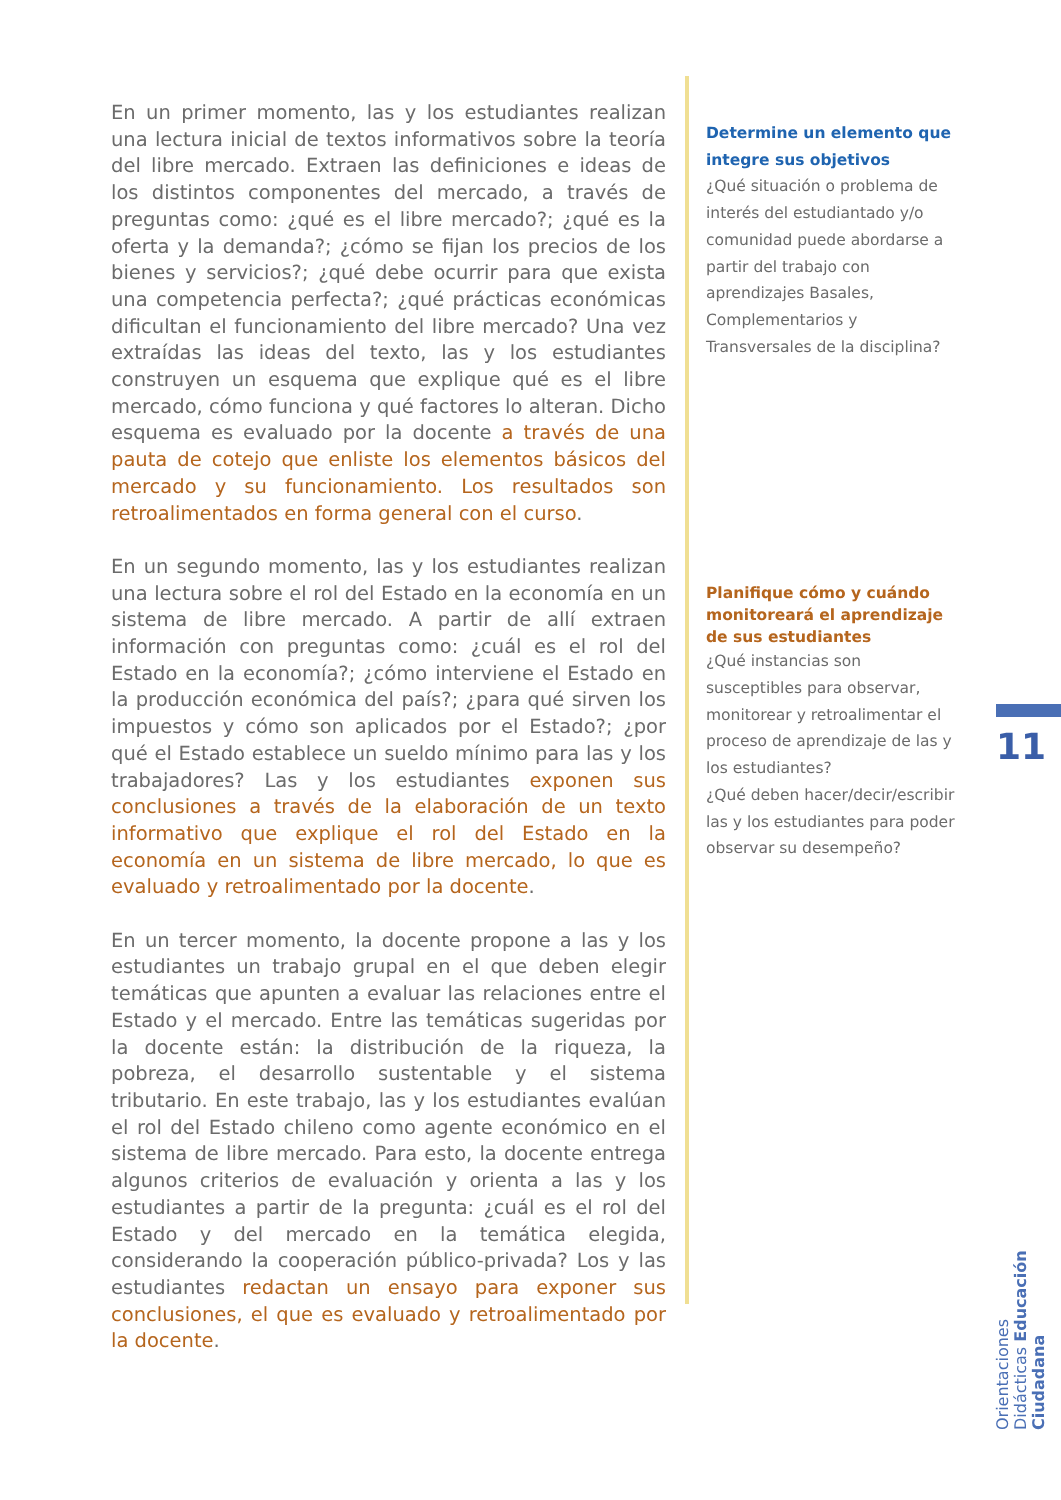En un primer momento, las y los estudiantes realizan una lectura inicial de textos informativos sobre la teoría del libre mercado. Extraen las definiciones e ideas de los distintos componentes del mercado, a través de preguntas como: ¿qué es el libre mercado?; ¿qué es la oferta y la demanda?; ¿cómo se fijan los precios de los bienes y servicios?; ¿qué debe ocurrir para que exista una competencia perfecta?; ¿qué prácticas económicas dificultan el funcionamiento del libre mercado? Una vez extraídas las ideas del texto, las y los estudiantes construyen un esquema que explique qué es el libre mercado, cómo funciona y qué factores lo alteran. Dicho esquema es evaluado por la docente a través de una pauta de cotejo que enliste los elementos básicos del mercado y su funcionamiento. Los resultados son retroalimentados en forma general con el curso.
En un segundo momento, las y los estudiantes realizan una lectura sobre el rol del Estado en la economía en un sistema de libre mercado. A partir de allí extraen información con preguntas como: ¿cuál es el rol del Estado en la economía?; ¿cómo interviene el Estado en la producción económica del país?; ¿para qué sirven los impuestos y cómo son aplicados por el Estado?; ¿por qué el Estado establece un sueldo mínimo para las y los trabajadores? Las y los estudiantes exponen sus conclusiones a través de la elaboración de un texto informativo que explique el rol del Estado en la economía en un sistema de libre mercado, lo que es evaluado y retroalimentado por la docente.
En un tercer momento, la docente propone a las y los estudiantes un trabajo grupal en el que deben elegir temáticas que apunten a evaluar las relaciones entre el Estado y el mercado. Entre las temáticas sugeridas por la docente están: la distribución de la riqueza, la pobreza, el desarrollo sustentable y el sistema tributario. En este trabajo, las y los estudiantes evalúan el rol del Estado chileno como agente económico en el sistema de libre mercado. Para esto, la docente entrega algunos criterios de evaluación y orienta a las y los estudiantes a partir de la pregunta: ¿cuál es el rol del Estado y del mercado en la temática elegida, considerando la cooperación público-privada? Los y las estudiantes redactan un ensayo para exponer sus conclusiones, el que es evaluado y retroalimentado por la docente.
Determine un elemento que integre sus objetivos
¿Qué situación o problema de interés del estudiantado y/o comunidad puede abordarse a partir del trabajo con aprendizajes Basales, Complementarios y Transversales de la disciplina?
Planifique cómo y cuándo monitoreará el aprendizaje de sus estudiantes
¿Qué instancias son susceptibles para observar, monitorear y retroalimentar el proceso de aprendizaje de las y los estudiantes?
¿Qué deben hacer/decir/escribir las y los estudiantes para poder observar su desempeño?
11
Orientaciones Didácticas Educación Ciudadana